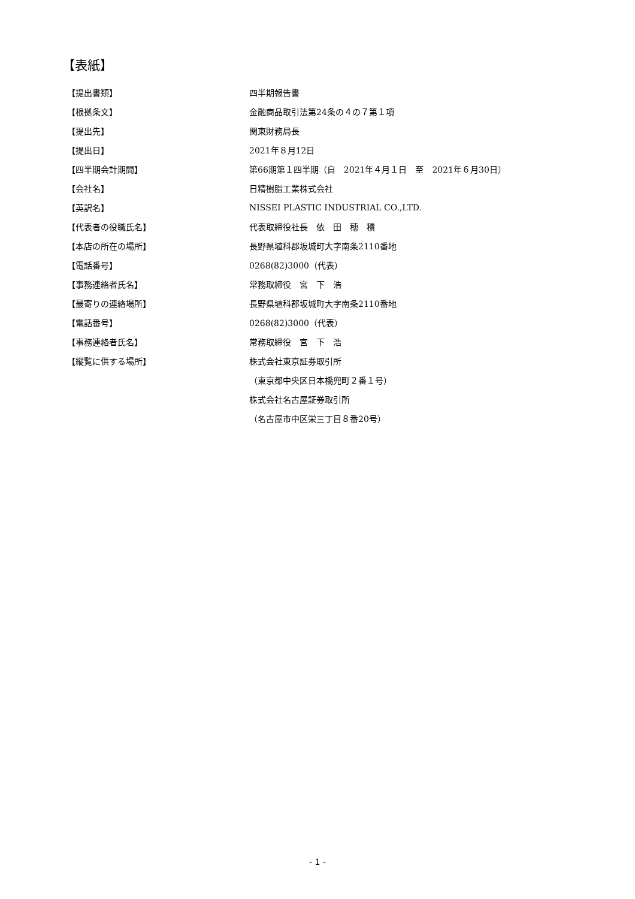【表紙】
| 【提出書類】 | 四半期報告書 |
| 【根拠条文】 | 金融商品取引法第24条の４の７第１項 |
| 【提出先】 | 関東財務局長 |
| 【提出日】 | 2021年８月12日 |
| 【四半期会計期間】 | 第66期第１四半期（自 2021年４月１日 至 2021年６月30日） |
| 【会社名】 | 日精樹脂工業株式会社 |
| 【英訳名】 | NISSEI PLASTIC INDUSTRIAL CO.,LTD. |
| 【代表者の役職氏名】 | 代表取締役社長 依 田 穂 積 |
| 【本店の所在の場所】 | 長野県埴科郡坂城町大字南条2110番地 |
| 【電話番号】 | 0268(82)3000（代表） |
| 【事務連絡者氏名】 | 常務取締役 宮 下 浩 |
| 【最寄りの連絡場所】 | 長野県埴科郡坂城町大字南条2110番地 |
| 【電話番号】 | 0268(82)3000（代表） |
| 【事務連絡者氏名】 | 常務取締役 宮 下 浩 |
| 【縦覧に供する場所】 | 株式会社東京証券取引所 |
| | （東京都中央区日本橋兜町２番１号） |
| | 株式会社名古屋証券取引所 |
| | （名古屋市中区栄三丁目８番20号） |
- 1 -